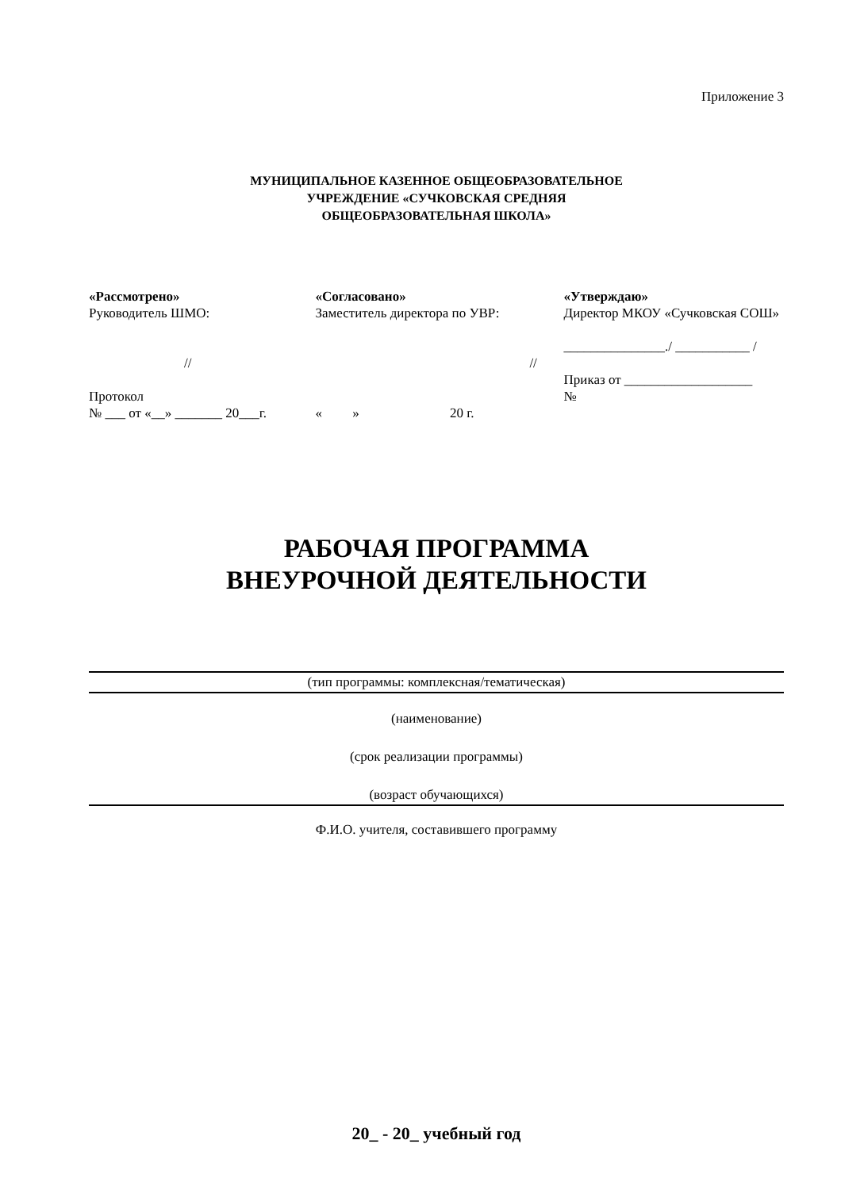Приложение 3
МУНИЦИПАЛЬНОЕ КАЗЕННОЕ ОБЩЕОБРАЗОВАТЕЛЬНОЕ
УЧРЕЖДЕНИЕ «СУЧКОВСКАЯ СРЕДНЯЯ
ОБЩЕОБРАЗОВАТЕЛЬНАЯ ШКОЛА»
«Рассмотрено»
Руководитель ШМО:
//
Протокол
№ ___ от «__» _______ 20___г.
«Согласовано»
Заместитель директора по УВР:
//
« » 20 г.
«Утверждаю»
Директор МКОУ «Сучковская СОШ»
_______________./ ___________ /
Приказ от ___________________
№
РАБОЧАЯ ПРОГРАММА
ВНЕУРОЧНОЙ ДЕЯТЕЛЬНОСТИ
(тип программы: комплексная/тематическая)
(наименование)
(срок реализации программы)
(возраст обучающихся)
Ф.И.О. учителя, составившего программу
20_ - 20_ учебный год